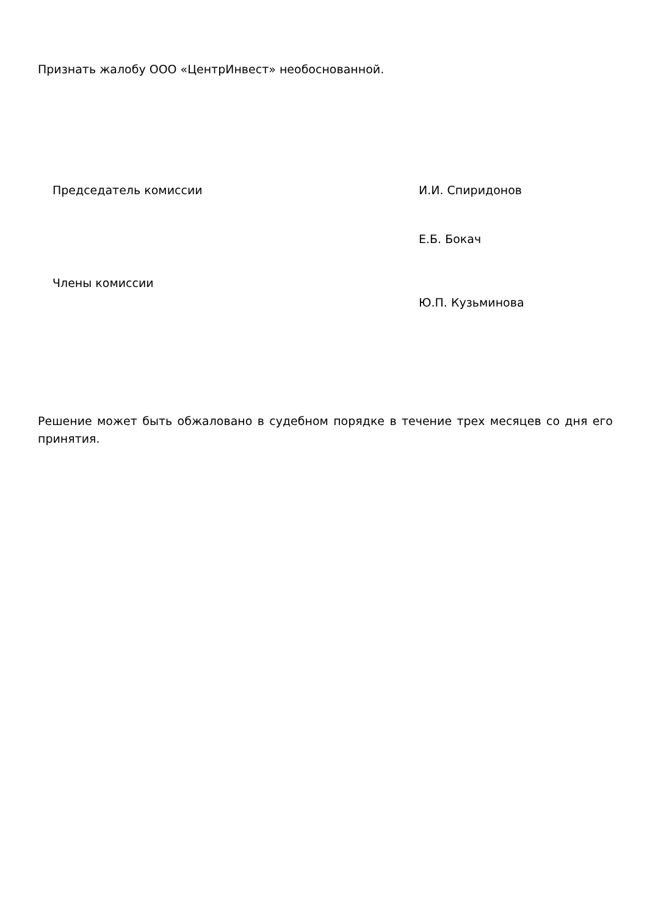Признать жалобу ООО «ЦентрИнвест» необоснованной.
Председатель комиссии И.И. Спиридонов
Е.Б. Бокач
Члены комиссии
Ю.П. Кузьминова
Решение может быть обжаловано в судебном порядке в течение трех месяцев со дня его принятия.